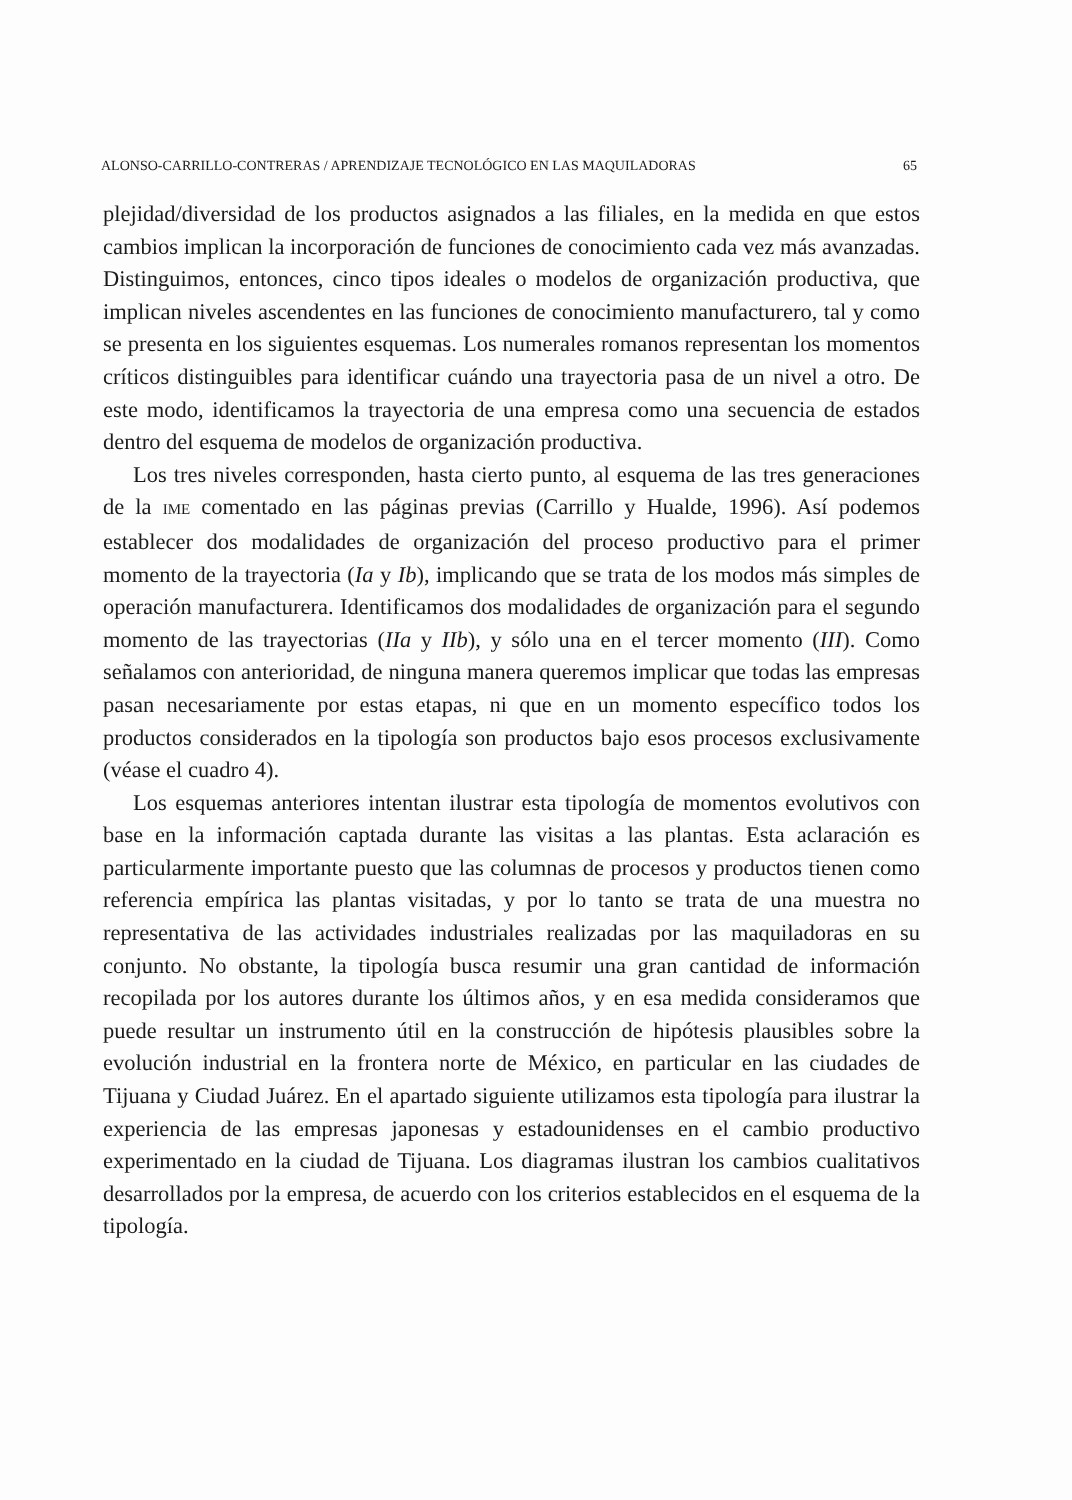ALONSO-CARRILLO-CONTRERAS / APRENDIZAJE TECNOLÓGICO EN LAS MAQUILADORAS 65
plejidad/diversidad de los productos asignados a las filiales, en la medida en que estos cambios implican la incorporación de funciones de conocimiento cada vez más avanzadas. Distinguimos, entonces, cinco tipos ideales o modelos de organización productiva, que implican niveles ascendentes en las funciones de conocimiento manufacturero, tal y como se presenta en los siguientes esquemas. Los numerales romanos representan los momentos críticos distinguibles para identificar cuándo una trayectoria pasa de un nivel a otro. De este modo, identificamos la trayectoria de una empresa como una secuencia de estados dentro del esquema de modelos de organización productiva.
Los tres niveles corresponden, hasta cierto punto, al esquema de las tres generaciones de la IME comentado en las páginas previas (Carrillo y Hualde, 1996). Así podemos establecer dos modalidades de organización del proceso productivo para el primer momento de la trayectoria (Ia y Ib), implicando que se trata de los modos más simples de operación manufacturera. Identificamos dos modalidades de organización para el segundo momento de las trayectorias (IIa y IIb), y sólo una en el tercer momento (III). Como señalamos con anterioridad, de ninguna manera queremos implicar que todas las empresas pasan necesariamente por estas etapas, ni que en un momento específico todos los productos considerados en la tipología son productos bajo esos procesos exclusivamente (véase el cuadro 4).
Los esquemas anteriores intentan ilustrar esta tipología de momentos evolutivos con base en la información captada durante las visitas a las plantas. Esta aclaración es particularmente importante puesto que las columnas de procesos y productos tienen como referencia empírica las plantas visitadas, y por lo tanto se trata de una muestra no representativa de las actividades industriales realizadas por las maquiladoras en su conjunto. No obstante, la tipología busca resumir una gran cantidad de información recopilada por los autores durante los últimos años, y en esa medida consideramos que puede resultar un instrumento útil en la construcción de hipótesis plausibles sobre la evolución industrial en la frontera norte de México, en particular en las ciudades de Tijuana y Ciudad Juárez. En el apartado siguiente utilizamos esta tipología para ilustrar la experiencia de las empresas japonesas y estadounidenses en el cambio productivo experimentado en la ciudad de Tijuana. Los diagramas ilustran los cambios cualitativos desarrollados por la empresa, de acuerdo con los criterios establecidos en el esquema de la tipología.